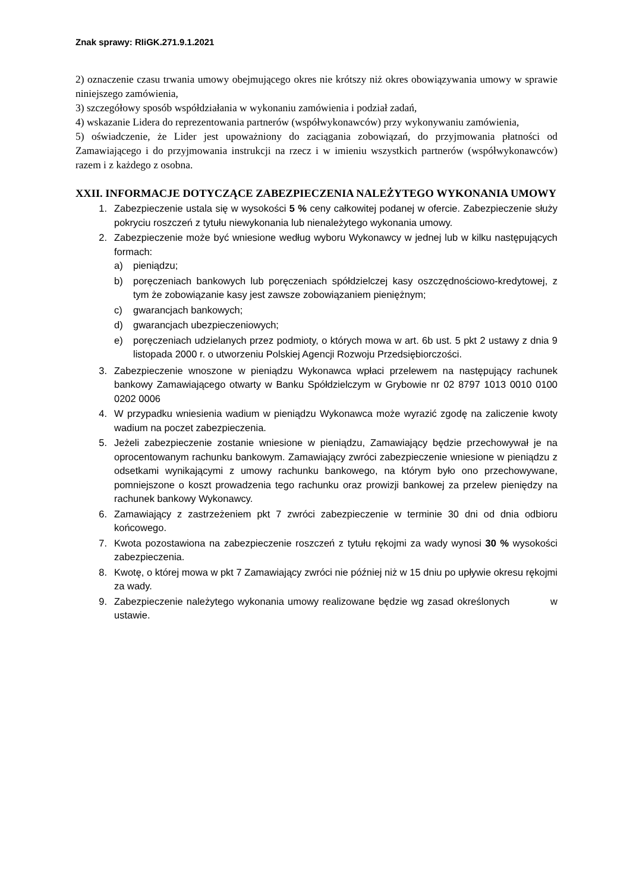Znak sprawy: RIiGK.271.9.1.2021
2) oznaczenie czasu trwania umowy obejmującego okres nie krótszy niż okres obowiązywania umowy w sprawie niniejszego zamówienia,
3) szczegółowy sposób współdziałania w wykonaniu zamówienia i podział zadań,
4) wskazanie Lidera do reprezentowania partnerów (współwykonawców) przy wykonywaniu zamówienia,
5) oświadczenie, że Lider jest upoważniony do zaciągania zobowiązań, do przyjmowania płatności od Zamawiającego i do przyjmowania instrukcji na rzecz i w imieniu wszystkich partnerów (współwykonawców) razem i z każdego z osobna.
XXII. INFORMACJE DOTYCZĄCE ZABEZPIECZENIA NALEŻYTEGO WYKONANIA UMOWY
1. Zabezpieczenie ustala się w wysokości 5 % ceny całkowitej podanej w ofercie. Zabezpieczenie służy pokryciu roszczeń z tytułu niewykonania lub nienależytego wykonania umowy.
2. Zabezpieczenie może być wniesione według wyboru Wykonawcy w jednej lub w kilku następujących formach:
a) pieniądzu;
b) poręczeniach bankowych lub poręczeniach spółdzielczej kasy oszczędnościowo-kredytowej, z tym że zobowiązanie kasy jest zawsze zobowiązaniem pieniężnym;
c) gwarancjach bankowych;
d) gwarancjach ubezpieczeniowych;
e) poręczeniach udzielanych przez podmioty, o których mowa w art. 6b ust. 5 pkt 2 ustawy z dnia 9 listopada 2000 r. o utworzeniu Polskiej Agencji Rozwoju Przedsiębiorczości.
3. Zabezpieczenie wnoszone w pieniądzu Wykonawca wpłaci przelewem na następujący rachunek bankowy Zamawiającego otwarty w Banku Spółdzielczym w Grybowie nr 02 8797 1013 0010 0100 0202 0006
4. W przypadku wniesienia wadium w pieniądzu Wykonawca może wyrazić zgodę na zaliczenie kwoty wadium na poczet zabezpieczenia.
5. Jeżeli zabezpieczenie zostanie wniesione w pieniądzu, Zamawiający będzie przechowywał je na oprocentowanym rachunku bankowym. Zamawiający zwróci zabezpieczenie wniesione w pieniądzu z odsetkami wynikającymi z umowy rachunku bankowego, na którym było ono przechowywane, pomniejszone o koszt prowadzenia tego rachunku oraz prowizji bankowej za przelew pieniędzy na rachunek bankowy Wykonawcy.
6. Zamawiający z zastrzeżeniem pkt 7 zwróci zabezpieczenie w terminie 30 dni od dnia odbioru końcowego.
7. Kwota pozostawiona na zabezpieczenie roszczeń z tytułu rękojmi za wady wynosi 30 % wysokości zabezpieczenia.
8. Kwotę, o której mowa w pkt 7 Zamawiający zwróci nie później niż w 15 dniu po upływie okresu rękojmi za wady.
9. Zabezpieczenie należytego wykonania umowy realizowane będzie wg zasad określonych w ustawie.